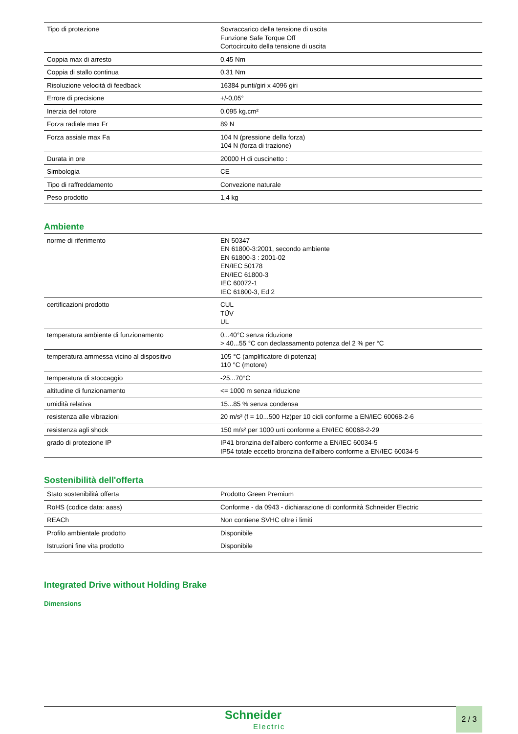| Tipo di protezione | Sovraccarico della tensione di uscita Funzione Safe Torque Off Cortocircuito della tensione di uscita |
| Coppia max di arresto | 0.45 Nm |
| Coppia di stallo continua | 0,31 Nm |
| Risoluzione velocità di feedback | 16384 punti/giri x 4096 giri |
| Errore di precisione | +/-0,05° |
| Inerzia del rotore | 0.095 kg.cm² |
| Forza radiale max Fr | 89 N |
| Forza assiale max Fa | 104 N (pressione della forza) 104 N (forza di trazione) |
| Durata in ore | 20000 H di cuscinetto : |
| Simbologia | CE |
| Tipo di raffreddamento | Convezione naturale |
| Peso prodotto | 1,4 kg |
Ambiente
| norme di riferimento | EN 50347 EN 61800-3:2001, secondo ambiente EN 61800-3 : 2001-02 EN/IEC 50178 EN/IEC 61800-3 IEC 60072-1 IEC 61800-3, Ed 2 |
| certificazioni prodotto | CUL TÜV UL |
| temperatura ambiente di funzionamento | 0...40°C senza riduzione > 40...55 °C con declassamento potenza del 2 % per °C |
| temperatura ammessa vicino al dispositivo | 105 °C (amplificatore di potenza) 110 °C (motore) |
| temperatura di stoccaggio | -25...70°C |
| altitudine di funzionamento | <= 1000 m senza riduzione |
| umidità relativa | 15...85 % senza condensa |
| resistenza alle vibrazioni | 20 m/s² (f = 10...500 Hz)per 10 cicli conforme a EN/IEC 60068-2-6 |
| resistenza agli shock | 150 m/s² per 1000 urti conforme a EN/IEC 60068-2-29 |
| grado di protezione IP | IP41 bronzina dell'albero conforme a EN/IEC 60034-5 IP54 totale eccetto bronzina dell'albero conforme a EN/IEC 60034-5 |
Sostenibilità dell'offerta
| Stato sostenibilità offerta | Prodotto Green Premium |
| RoHS (codice data: aass) | Conforme - da 0943 - dichiarazione di conformità Schneider Electric |
| REACh | Non contiene SVHC oltre i limiti |
| Profilo ambientale prodotto | Disponibile |
| Istruzioni fine vita prodotto | Disponibile |
Integrated Drive without Holding Brake
Dimensions
Schneider
Electric
2 / 3